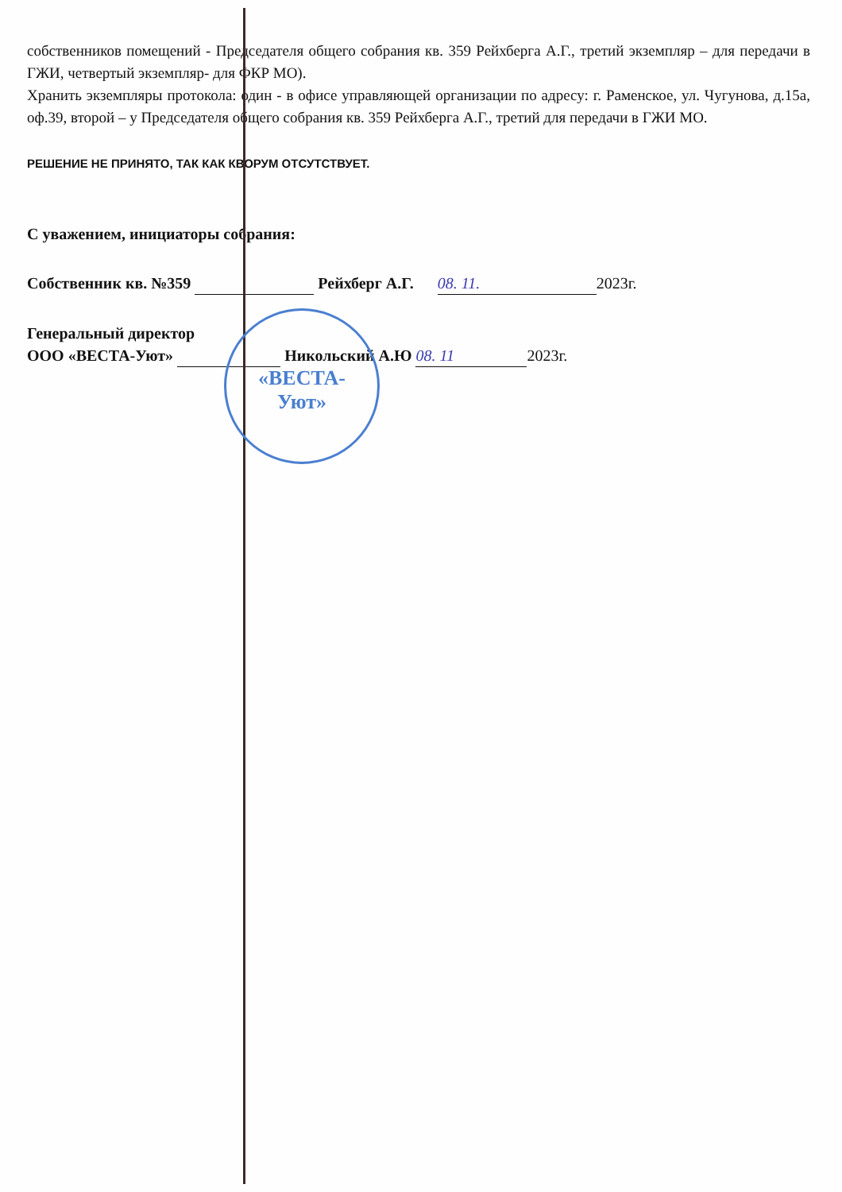«ВЕСТА-
Уют»
собственников помещений - Председателя общего собрания кв. 359 Рейхберга А.Г., третий экземпляр – для передачи в ГЖИ, четвертый экземпляр- для ФКР МО).
Хранить экземпляры протокола: один - в офисе управляющей организации по адресу: г. Раменское, ул. Чугунова, д.15а, оф.39, второй – у Председателя общего собрания кв. 359 Рейхберга А.Г., третий для передачи в ГЖИ МО.
РЕШЕНИЕ НЕ ПРИНЯТО, ТАК КАК КВОРУМ ОТСУТСТВУЕТ.
С уважением, инициаторы собрания:
Собственник кв. №359 Рейхберг А.Г. 08. 11. 2023г.
Генеральный директор
ООО «ВЕСТА-Уют» Никольский А.Ю 08. 11 2023г.